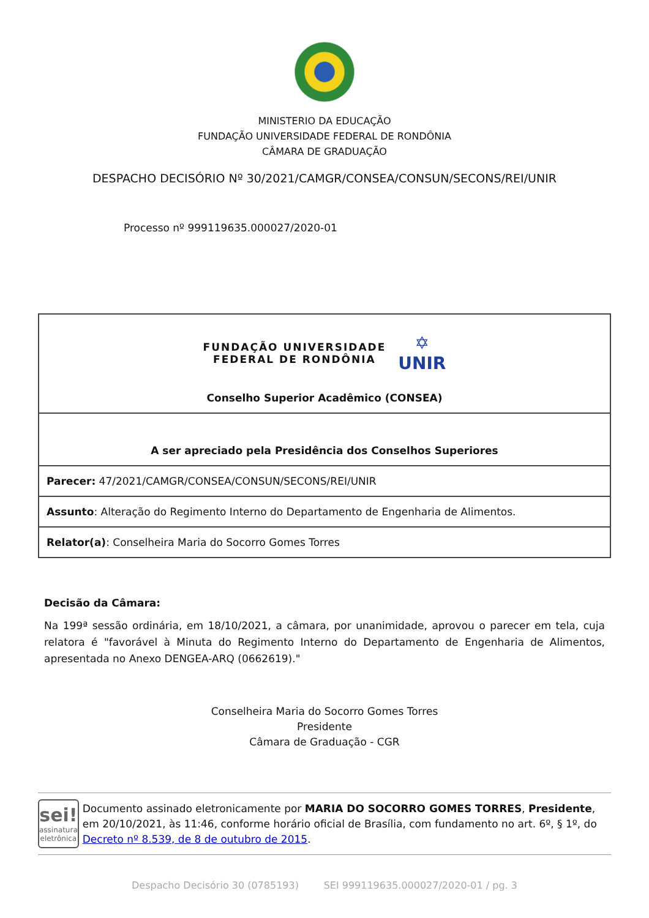MINISTERIO DA EDUCAÇÃO
FUNDAÇÃO UNIVERSIDADE FEDERAL DE RONDÔNIA
CÂMARA DE GRADUAÇÃO
DESPACHO DECISÓRIO Nº 30/2021/CAMGR/CONSEA/CONSUN/SECONS/REI/UNIR
Processo nº 999119635.000027/2020-01
| FUNDAÇÃO UNIVERSIDADE FEDERAL DE RONDÔNIA ✡ UNIR Conselho Superior Acadêmico (CONSEA) |
| A ser apreciado pela Presidência dos Conselhos Superiores |
| Parecer: 47/2021/CAMGR/CONSEA/CONSUN/SECONS/REI/UNIR |
| Assunto : Alteração do Regimento Interno do Departamento de Engenharia de Alimentos. |
| Relator(a) : Conselheira Maria do Socorro Gomes Torres |
Decisão da Câmara:
Na 199ª sessão ordinária, em 18/10/2021, a câmara, por unanimidade, aprovou o parecer em tela, cuja relatora é "favorável à Minuta do Regimento Interno do Departamento de Engenharia de Alimentos, apresentada no Anexo DENGEA-ARQ (0662619)."
Conselheira Maria do Socorro Gomes Torres
Presidente
Câmara de Graduação - CGR
sei!
assinatura
eletrônica
Documento assinado eletronicamente por MARIA DO SOCORRO GOMES TORRES, Presidente, em 20/10/2021, às 11:46, conforme horário oficial de Brasília, com fundamento no art. 6º, § 1º, do Decreto nº 8.539, de 8 de outubro de 2015.
Despacho Decisório 30 (0785193) SEI 999119635.000027/2020-01 / pg. 3